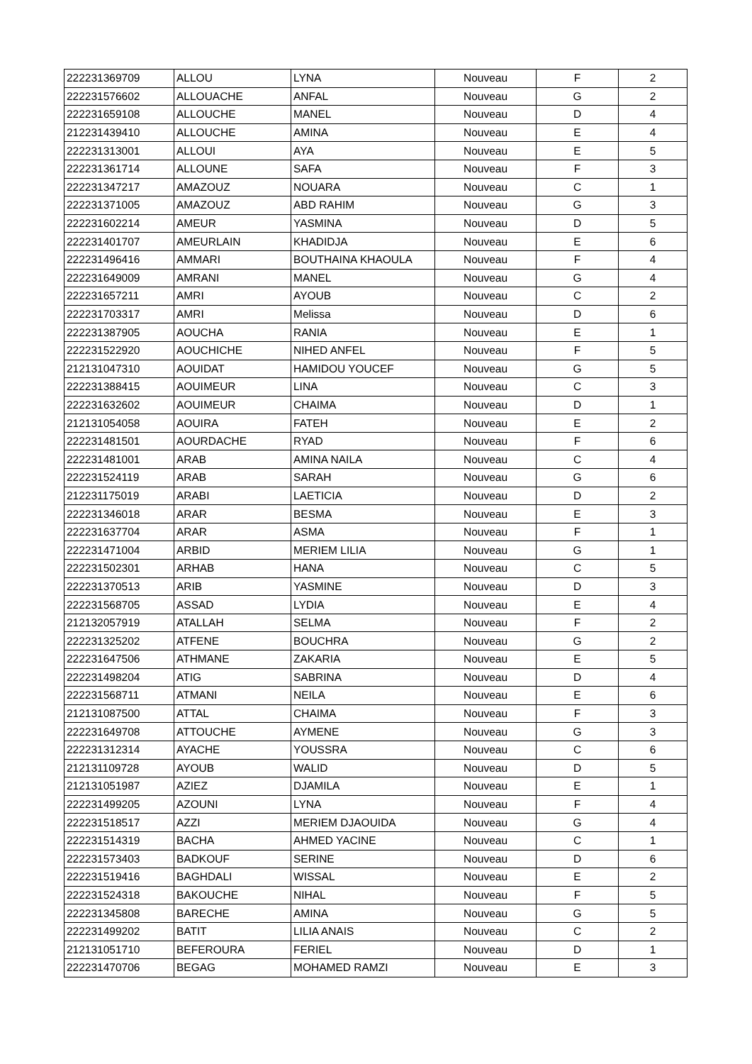| 222231369709 | ALLOU | LYNA | Nouveau | F | 2 |
| 222231576602 | ALLOUACHE | ANFAL | Nouveau | G | 2 |
| 222231659108 | ALLOUCHE | MANEL | Nouveau | D | 4 |
| 212231439410 | ALLOUCHE | AMINA | Nouveau | E | 4 |
| 222231313001 | ALLOUI | AYA | Nouveau | E | 5 |
| 222231361714 | ALLOUNE | SAFA | Nouveau | F | 3 |
| 222231347217 | AMAZOUZ | NOUARA | Nouveau | C | 1 |
| 222231371005 | AMAZOUZ | ABD RAHIM | Nouveau | G | 3 |
| 222231602214 | AMEUR | YASMINA | Nouveau | D | 5 |
| 222231401707 | AMEURLAIN | KHADIDJA | Nouveau | E | 6 |
| 222231496416 | AMMARI | BOUTHAINA KHAOULA | Nouveau | F | 4 |
| 222231649009 | AMRANI | MANEL | Nouveau | G | 4 |
| 222231657211 | AMRI | AYOUB | Nouveau | C | 2 |
| 222231703317 | AMRI | Melissa | Nouveau | D | 6 |
| 222231387905 | AOUCHA | RANIA | Nouveau | E | 1 |
| 222231522920 | AOUCHICHE | NIHED ANFEL | Nouveau | F | 5 |
| 212131047310 | AOUIDAT | HAMIDOU YOUCEF | Nouveau | G | 5 |
| 222231388415 | AOUIMEUR | LINA | Nouveau | C | 3 |
| 222231632602 | AOUIMEUR | CHAIMA | Nouveau | D | 1 |
| 212131054058 | AOUIRA | FATEH | Nouveau | E | 2 |
| 222231481501 | AOURDACHE | RYAD | Nouveau | F | 6 |
| 222231481001 | ARAB | AMINA NAILA | Nouveau | C | 4 |
| 222231524119 | ARAB | SARAH | Nouveau | G | 6 |
| 212231175019 | ARABI | LAETICIA | Nouveau | D | 2 |
| 222231346018 | ARAR | BESMA | Nouveau | E | 3 |
| 222231637704 | ARAR | ASMA | Nouveau | F | 1 |
| 222231471004 | ARBID | MERIEM LILIA | Nouveau | G | 1 |
| 222231502301 | ARHAB | HANA | Nouveau | C | 5 |
| 222231370513 | ARIB | YASMINE | Nouveau | D | 3 |
| 222231568705 | ASSAD | LYDIA | Nouveau | E | 4 |
| 212132057919 | ATALLAH | SELMA | Nouveau | F | 2 |
| 222231325202 | ATFENE | BOUCHRA | Nouveau | G | 2 |
| 222231647506 | ATHMANE | ZAKARIA | Nouveau | E | 5 |
| 222231498204 | ATIG | SABRINA | Nouveau | D | 4 |
| 222231568711 | ATMANI | NEILA | Nouveau | E | 6 |
| 212131087500 | ATTAL | CHAIMA | Nouveau | F | 3 |
| 222231649708 | ATTOUCHE | AYMENE | Nouveau | G | 3 |
| 222231312314 | AYACHE | YOUSSRA | Nouveau | C | 6 |
| 212131109728 | AYOUB | WALID | Nouveau | D | 5 |
| 212131051987 | AZIEZ | DJAMILA | Nouveau | E | 1 |
| 222231499205 | AZOUNI | LYNA | Nouveau | F | 4 |
| 222231518517 | AZZI | MERIEM DJAOUIDA | Nouveau | G | 4 |
| 222231514319 | BACHA | AHMED YACINE | Nouveau | C | 1 |
| 222231573403 | BADKOUF | SERINE | Nouveau | D | 6 |
| 222231519416 | BAGHDALI | WISSAL | Nouveau | E | 2 |
| 222231524318 | BAKOUCHE | NIHAL | Nouveau | F | 5 |
| 222231345808 | BARECHE | AMINA | Nouveau | G | 5 |
| 222231499202 | BATIT | LILIA ANAIS | Nouveau | C | 2 |
| 212131051710 | BEFEROURA | FERIEL | Nouveau | D | 1 |
| 222231470706 | BEGAG | MOHAMED RAMZI | Nouveau | E | 3 |